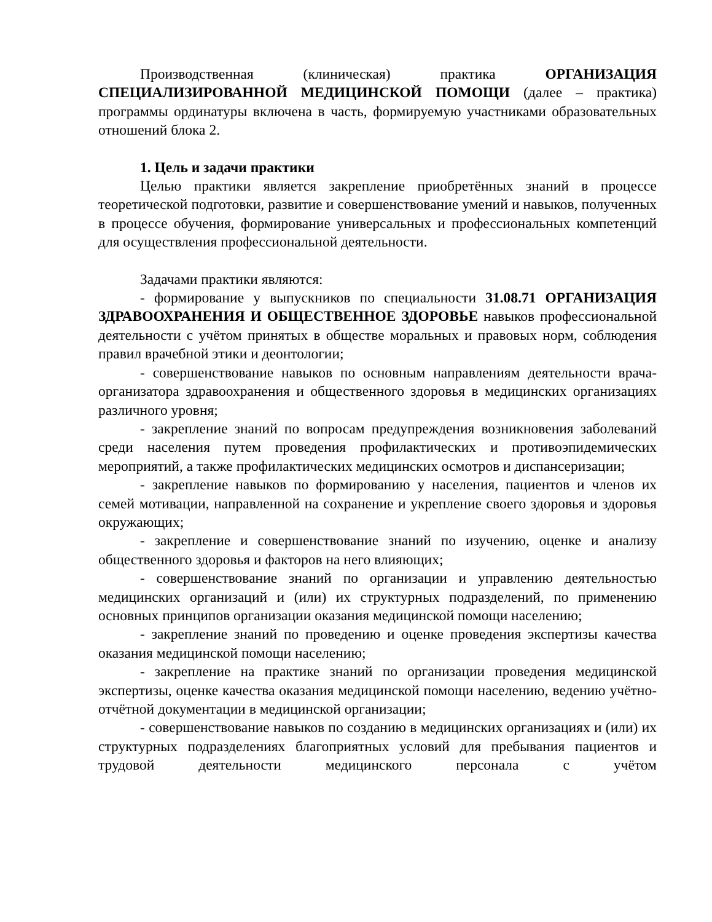Производственная (клиническая) практика ОРГАНИЗАЦИЯ СПЕЦИАЛИЗИРОВАННОЙ МЕДИЦИНСКОЙ ПОМОЩИ (далее – практика) программы ординатуры включена в часть, формируемую участниками образовательных отношений блока 2.
1. Цель и задачи практики
Целью практики является закрепление приобретённых знаний в процессе теоретической подготовки, развитие и совершенствование умений и навыков, полученных в процессе обучения, формирование универсальных и профессиональных компетенций для осуществления профессиональной деятельности.
Задачами практики являются:
- формирование у выпускников по специальности 31.08.71 ОРГАНИЗАЦИЯ ЗДРАВООХРАНЕНИЯ И ОБЩЕСТВЕННОЕ ЗДОРОВЬЕ навыков профессиональной деятельности с учётом принятых в обществе моральных и правовых норм, соблюдения правил врачебной этики и деонтологии;
- совершенствование навыков по основным направлениям деятельности врача-организатора здравоохранения и общественного здоровья в медицинских организациях различного уровня;
- закрепление знаний по вопросам предупреждения возникновения заболеваний среди населения путем проведения профилактических и противоэпидемических мероприятий, а также профилактических медицинских осмотров и диспансеризации;
- закрепление навыков по формированию у населения, пациентов и членов их семей мотивации, направленной на сохранение и укрепление своего здоровья и здоровья окружающих;
- закрепление и совершенствование знаний по изучению, оценке и анализу общественного здоровья и факторов на него влияющих;
- совершенствование знаний по организации и управлению деятельностью медицинских организаций и (или) их структурных подразделений, по применению основных принципов организации оказания медицинской помощи населению;
- закрепление знаний по проведению и оценке проведения экспертизы качества оказания медицинской помощи населению;
- закрепление на практике знаний по организации проведения медицинской экспертизы, оценке качества оказания медицинской помощи населению, ведению учётно-отчётной документации в медицинской организации;
- совершенствование навыков по созданию в медицинских организациях и (или) их структурных подразделениях благоприятных условий для пребывания пациентов и трудовой деятельности медицинского персонала с учётом